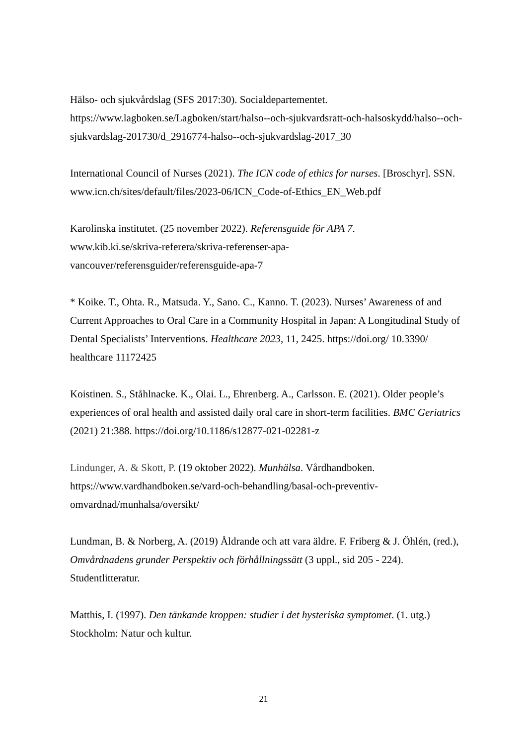Hälso- och sjukvårdslag (SFS 2017:30). Socialdepartementet. https://www.lagboken.se/Lagboken/start/halso--och-sjukvardsratt-och-halsoskydd/halso--och-sjukvardslag-201730/d_2916774-halso--och-sjukvardslag-2017_30
International Council of Nurses (2021). The ICN code of ethics for nurses. [Broschyr]. SSN. www.icn.ch/sites/default/files/2023-06/ICN_Code-of-Ethics_EN_Web.pdf
Karolinska institutet. (25 november 2022). Referensguide för APA 7.
www.kib.ki.se/skriva-referera/skriva-referenser-apa-
vancouver/referensguider/referensguide-apa-7
* Koike. T., Ohta. R., Matsuda. Y., Sano. C., Kanno. T. (2023). Nurses’ Awareness of and Current Approaches to Oral Care in a Community Hospital in Japan: A Longitudinal Study of Dental Specialists’ Interventions. Healthcare 2023, 11, 2425. https://doi.org/ 10.3390/ healthcare 11172425
Koistinen. S., Ståhlnacke. K., Olai. L., Ehrenberg. A., Carlsson. E. (2021). Older people’s experiences of oral health and assisted daily oral care in short-term facilities. BMC Geriatrics (2021) 21:388. https://doi.org/10.1186/s12877-021-02281-z
Lindunger, A. & Skott, P. (19 oktober 2022). Munhälsa. Vårdhandboken.
https://www.vardhandboken.se/vard-och-behandling/basal-och-preventiv-
omvardnad/munhalsa/oversikt/
Lundman, B. & Norberg, A. (2019) Åldrande och att vara äldre. F. Friberg & J. Öhlén, (red.), Omvårdnadens grunder Perspektiv och förhållningssätt (3 uppl., sid 205 - 224). Studentlitteratur.
Matthis, I. (1997). Den tänkande kroppen: studier i det hysteriska symptomet. (1. utg.) Stockholm: Natur och kultur.
21